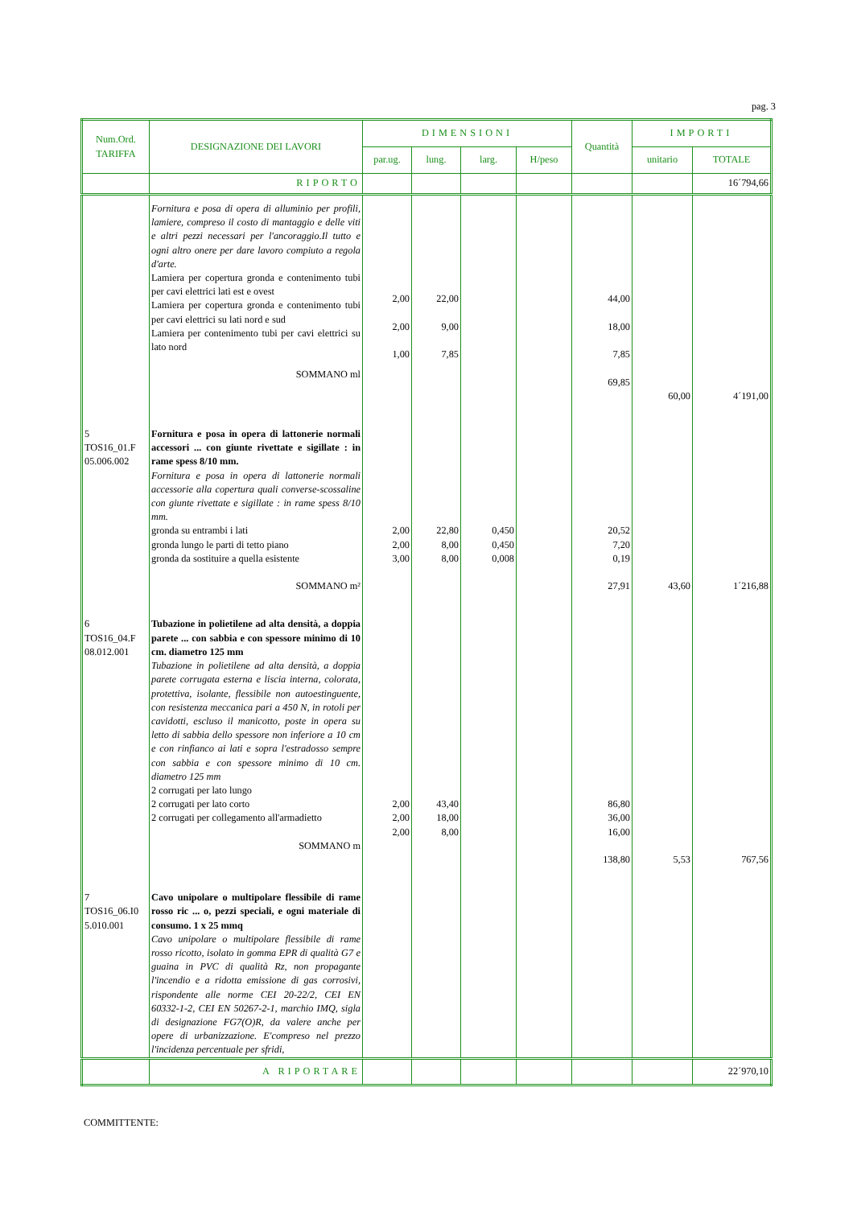pag. 3
| Num.Ord. TARIFFA | DESIGNAZIONE DEI LAVORI | DIMENSIONI | | | | Quantità | IMPORTI | |
| --- | --- | --- | --- | --- | --- | --- | --- | --- |
| | | par.ug. | lung. | larg. | H/peso | | unitario | TOTALE |
| | RIPORTO | | | | | | | 16´794,66 |
| | Fornitura e posa di opera di alluminio per profili, lamiere, compreso il costo di mantaggio e delle viti e altri pezzi necessari per l'ancoraggio.Il tutto e ogni altro onere per dare lavoro compiuto a regola d'arte. Lamiera per copertura gronda e contenimento tubi per cavi elettrici lati est e ovest Lamiera per copertura gronda e contenimento tubi per cavi elettrici su lati nord e sud Lamiera per contenimento tubi per cavi elettrici su lato nord SOMMANO ml | 2,00 2,00 1,00 | 22,00 9,00 7,85 | | | 44,00 18,00 7,85 69,85 | 60,00 | 4´191,00 |
| 5 TOS16_01.F 05.006.002 | Fornitura e posa in opera di lattonerie normali accessori ... con giunte rivettate e sigillate : in rame spess 8/10 mm. Fornitura e posa in opera di lattonerie normali accessorie alla copertura quali converse-scossaline con giunte rivettate e sigillate : in rame spess 8/10 mm. gronda su entrambi i lati gronda lungo le parti di tetto piano gronda da sostituire a quella esistente SOMMANO m² | 2,00 2,00 3,00 | 22,80 8,00 8,00 | 0,450 0,450 0,008 | | 20,52 7,20 0,19 27,91 | 43,60 | 1´216,88 |
| 6 TOS16_04.F 08.012.001 | Tubazione in polietilene ad alta densità, a doppia parete ... con sabbia e con spessore minimo di 10 cm. diametro 125 mm Tubazione in polietilene ad alta densità, a doppia parete corrugata esterna e liscia interna, colorata, protettiva, isolante, flessibile non autoestinguente, con resistenza meccanica pari a 450 N, in rotoli per cavidotti, escluso il manicotto, poste in opera su letto di sabbia dello spessore non inferiore a 10 cm e con rinfianco ai lati e sopra l'estradosso sempre con sabbia e con spessore minimo di 10 cm. diametro 125 mm 2 corrugati per lato lungo 2 corrugati per lato corto 2 corrugati per collegamento all'armadietto SOMMANO m | 2,00 2,00 2,00 | 43,40 18,00 8,00 | | | 86,80 36,00 16,00 138,80 | 5,53 | 767,56 |
| 7 TOS16_06.I0 5.010.001 | Cavo unipolare o multipolare flessibile di rame rosso ric ... o, pezzi speciali, e ogni materiale di consumo. 1 x 25 mmq Cavo unipolare o multipolare flessibile di rame rosso ricotto, isolato in gomma EPR di qualità G7 e guaina in PVC di qualità Rz, non propagante l'incendio e a ridotta emissione di gas corrosivi, rispondente alle norme CEI 20-22/2, CEI EN 60332-1-2, CEI EN 50267-2-1, marchio IMQ, sigla di designazione FG7(O)R, da valere anche per opere di urbanizzazione. E'compreso nel prezzo l'incidenza percentuale per sfridi, | | | | | | | |
| | A RIPORTARE | | | | | | | 22´970,10 |
COMMITTENTE: